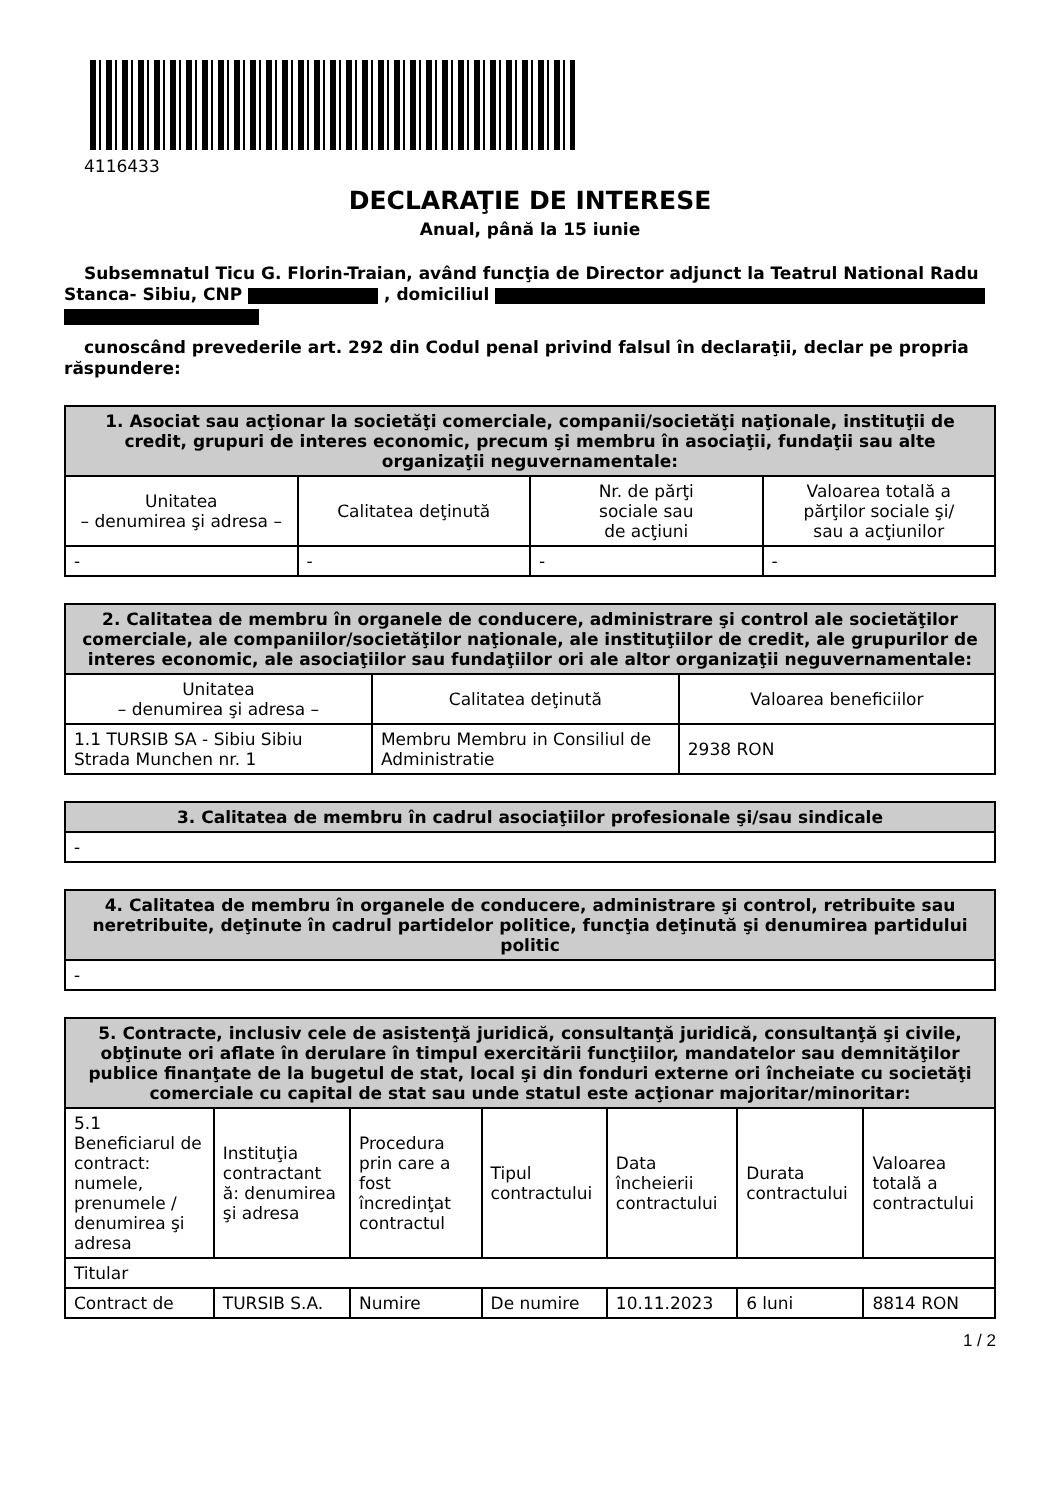4116433
DECLARAŢIE DE INTERESE
Anual, până la 15 iunie
Subsemnatul Ticu G. Florin-Traian, având funcţia de Director adjunct la Teatrul National Radu Stanca- Sibiu, CNP , domiciliul
cunoscând prevederile art. 292 din Codul penal privind falsul în declaraţii, declar pe propria răspundere:
| 1. Asociat sau acţionar la societăţi comerciale, companii/societăţi naţionale, instituţii de credit, grupuri de interes economic, precum şi membru în asociaţii, fundaţii sau alte organizaţii neguvernamentale: | | | |
| --- | --- | --- | --- |
| Unitatea – denumirea şi adresa – | Calitatea deţinută | Nr. de părţi sociale sau de acţiuni | Valoarea totală a părţilor sociale şi/ sau a acţiunilor |
| - | - | - | - |
| 2. Calitatea de membru în organele de conducere, administrare şi control ale societăţilor comerciale, ale companiilor/societăţilor naţionale, ale instituţiilor de credit, ale grupurilor de interes economic, ale asociaţiilor sau fundaţiilor ori ale altor organizaţii neguvernamentale: | | |
| --- | --- | --- |
| Unitatea – denumirea şi adresa – | Calitatea deţinută | Valoarea beneficiilor |
| 1.1 TURSIB SA - Sibiu Sibiu Strada Munchen nr. 1 | Membru Membru in Consiliul de Administratie | 2938 RON |
| 3. Calitatea de membru în cadrul asociaţiilor profesionale şi/sau sindicale |
| --- |
| - |
| 4. Calitatea de membru în organele de conducere, administrare şi control, retribuite sau neretribuite, deţinute în cadrul partidelor politice, funcţia deţinută şi denumirea partidului politic |
| --- |
| - |
| 5. Contracte, inclusiv cele de asistenţă juridică, consultanţă juridică, consultanţă şi civile, obţinute ori aflate în derulare în timpul exercitării funcţiilor, mandatelor sau demnităţilor publice finanţate de la bugetul de stat, local şi din fonduri externe ori încheiate cu societăţi comerciale cu capital de stat sau unde statul este acţionar majoritar/minoritar: | | | | | | |
| --- | --- | --- | --- | --- | --- | --- |
| 5.1 Beneficiarul de contract: numele, prenumele / denumirea şi adresa | Instituţia contractant ă: denumirea şi adresa | Procedura prin care a fost încredinţat contractul | Tipul contractului | Data încheierii contractului | Durata contractului | Valoarea totală a contractului |
| Titular | | | | | | |
| Contract de | TURSIB S.A. | Numire | De numire | 10.11.2023 | 6 luni | 8814 RON |
1 / 2